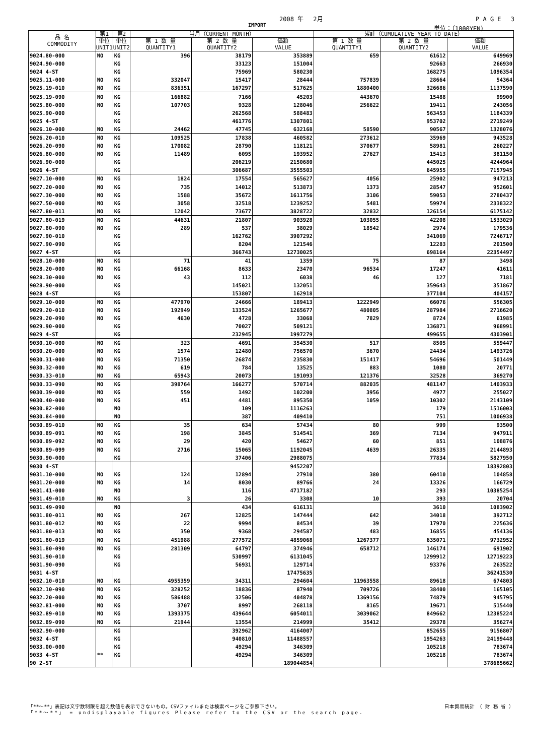2008 年　 2月 P A G E　 3
IMPORT 単位：（1000YEN）
| 品 名 COMMODITY | 第1 | 第2 | 当月（CURRENT MONTH） | | | 累計（CUMULATIVE YEAR TO DATE） | | |
| --- | --- | --- | --- | --- | --- | --- | --- | --- |
| | 単位 UNIT1 | 単位 UNIT2 | 第 1 数 量 QUANTITY1 | 第 2 数 量 QUANTITY2 | 価額 VALUE | 第 1 数 量 QUANTITY1 | 第 2 数 量 QUANTITY2 | 価額 VALUE |
| 9024.80-000 | NO | KG | 396 | 38179 | 353889 | 659 | 61612 | 649969 |
| 9024.90-000 | | KG | | 33123 | 151004 | | 92663 | 266930 |
| 9024 4-ST | | KG | | 75969 | 580230 | | 168275 | 1096354 |
| 9025.11-000 | NO | KG | 332047 | 15417 | 28444 | 757839 | 28664 | 54364 |
| 9025.19-010 | NO | KG | 836351 | 167297 | 517625 | 1880400 | 326686 | 1137590 |
| 9025.19-090 | NO | KG | 166882 | 7166 | 45203 | 443670 | 15488 | 99900 |
| 9025.80-000 | NO | KG | 107703 | 9328 | 128046 | 256622 | 19411 | 243056 |
| 9025.90-000 | | KG | | 262568 | 588483 | | 563453 | 1184339 |
| 9025 4-ST | | KG | | 461776 | 1307801 | | 953702 | 2719249 |
| 9026.10-000 | NO | KG | 24462 | 47745 | 632168 | 58590 | 90567 | 1328076 |
| 9026.20-010 | NO | KG | 109525 | 17838 | 460582 | 273612 | 35969 | 943528 |
| 9026.20-090 | NO | KG | 170082 | 28790 | 118121 | 370677 | 58981 | 260227 |
| 9026.80-000 | NO | KG | 11489 | 6095 | 193952 | 27627 | 15413 | 381150 |
| 9026.90-000 | | KG | | 206219 | 2150680 | | 445025 | 4244964 |
| 9026 4-ST | | KG | | 306687 | 3555503 | | 645955 | 7157945 |
| 9027.10-000 | NO | KG | 1824 | 17554 | 565627 | 4056 | 25902 | 947213 |
| 9027.20-000 | NO | KG | 735 | 14012 | 513873 | 1373 | 28547 | 952601 |
| 9027.30-000 | NO | KG | 1588 | 35672 | 1611756 | 3106 | 59053 | 2780437 |
| 9027.50-000 | NO | KG | 3058 | 32518 | 1239252 | 5481 | 59974 | 2338322 |
| 9027.80-011 | NO | KG | 12042 | 73677 | 3828722 | 32832 | 126154 | 6175142 |
| 9027.80-019 | NO | KG | 44631 | 21807 | 903928 | 103055 | 42208 | 1533029 |
| 9027.80-090 | NO | KG | 289 | 537 | 38029 | 18542 | 2974 | 179536 |
| 9027.90-010 | | KG | | 162762 | 3907292 | | 341069 | 7246717 |
| 9027.90-090 | | KG | | 8204 | 121546 | | 12283 | 201500 |
| 9027 4-ST | | KG | | 366743 | 12730025 | | 698164 | 22354497 |
| 9028.10-000 | NO | KG | 71 | 41 | 1359 | 75 | 87 | 3498 |
| 9028.20-000 | NO | KG | 66168 | 8633 | 23470 | 96534 | 17247 | 41611 |
| 9028.30-000 | NO | KG | 43 | 112 | 6038 | 46 | 127 | 7181 |
| 9028.90-000 | | KG | | 145021 | 132051 | | 359643 | 351867 |
| 9028 4-ST | | KG | | 153807 | 162918 | | 377104 | 404157 |
| 9029.10-000 | NO | KG | 477970 | 24666 | 189413 | 1222949 | 66076 | 556305 |
| 9029.20-010 | NO | KG | 192949 | 133524 | 1265677 | 480805 | 287984 | 2716620 |
| 9029.20-090 | NO | KG | 4630 | 4728 | 33068 | 7829 | 8724 | 61985 |
| 9029.90-000 | | KG | | 70027 | 509121 | | 136871 | 968991 |
| 9029 4-ST | | KG | | 232945 | 1997279 | | 499655 | 4303901 |
| 9030.10-000 | NO | KG | 323 | 4691 | 354530 | 517 | 8505 | 559447 |
| 9030.20-000 | NO | KG | 1574 | 12480 | 756570 | 3670 | 24434 | 1493726 |
| 9030.31-000 | NO | KG | 71350 | 26874 | 235830 | 151417 | 54696 | 501449 |
| 9030.32-000 | NO | KG | 619 | 784 | 13525 | 883 | 1080 | 20771 |
| 9030.33-010 | NO | KG | 65943 | 20073 | 191093 | 121376 | 32528 | 369270 |
| 9030.33-090 | NO | KG | 398764 | 166277 | 570714 | 882035 | 481147 | 1403933 |
| 9030.39-000 | NO | KG | 559 | 1492 | 102200 | 3956 | 4977 | 255027 |
| 9030.40-000 | NO | KG | 451 | 4481 | 895350 | 1059 | 10302 | 2143109 |
| 9030.82-000 | | NO | | 109 | 1116263 | | 179 | 1516003 |
| 9030.84-000 | | NO | | 387 | 409410 | | 751 | 1006938 |
| 9030.89-010 | NO | KG | 35 | 634 | 57434 | 80 | 999 | 93500 |
| 9030.89-091 | NO | KG | 198 | 3845 | 514541 | 369 | 7134 | 947911 |
| 9030.89-092 | NO | KG | 29 | 420 | 54627 | 60 | 851 | 108876 |
| 9030.89-099 | NO | KG | 2716 | 15065 | 1192045 | 4639 | 26335 | 2144893 |
| 9030.90-000 | | KG | | 37406 | 2988075 | | 77834 | 5827950 |
| 9030 4-ST | | | | | 9452207 | | | 18392803 |
| 9031.10-000 | NO | KG | 124 | 12894 | 27910 | 380 | 60410 | 104858 |
| 9031.20-000 | NO | KG | 14 | 8030 | 89766 | 24 | 13326 | 166729 |
| 9031.41-000 | | NO | | 116 | 4717182 | | 293 | 10385254 |
| 9031.49-010 | NO | KG | 3 | 26 | 3308 | 10 | 393 | 20704 |
| 9031.49-090 | | NO | | 434 | 616131 | | 3610 | 1083902 |
| 9031.80-011 | NO | KG | 267 | 12825 | 147444 | 642 | 34018 | 392712 |
| 9031.80-012 | NO | KG | 22 | 9994 | 84534 | 39 | 17970 | 225636 |
| 9031.80-013 | NO | KG | 350 | 9368 | 294587 | 483 | 16855 | 454136 |
| 9031.80-019 | NO | KG | 451988 | 277572 | 4859068 | 1267377 | 635071 | 9732952 |
| 9031.80-090 | NO | KG | 281309 | 64797 | 374946 | 658712 | 146174 | 691902 |
| 9031.90-010 | | KG | | 530997 | 6131045 | | 1299912 | 12719223 |
| 9031.90-090 | | KG | | 56931 | 129714 | | 93376 | 263522 |
| 9031 4-ST | | | | | 17475635 | | | 36241530 |
| 9032.10-010 | NO | KG | 4955359 | 34311 | 294604 | 11963558 | 89618 | 674803 |
| 9032.10-090 | NO | KG | 328252 | 18836 | 87940 | 709726 | 38400 | 165105 |
| 9032.20-000 | NO | KG | 586488 | 32506 | 404878 | 1369156 | 74879 | 945795 |
| 9032.81-000 | NO | KG | 3707 | 8997 | 268118 | 8165 | 19671 | 515440 |
| 9032.89-010 | NO | KG | 1393375 | 439644 | 6054011 | 3039062 | 849662 | 12385224 |
| 9032.89-090 | NO | KG | 21944 | 13554 | 214999 | 35412 | 29378 | 356274 |
| 9032.90-000 | | KG | | 392962 | 4164007 | | 852655 | 9156807 |
| 9032 4-ST | | KG | | 940810 | 11488557 | | 1954263 | 24199448 |
| 9033.00-000 | | KG | | 49294 | 346309 | | 105218 | 783674 |
| 9033 4-ST | ** | KG | | 49294 | 346309 | | 105218 | 783674 |
| 90 2-ST | | | | | 189044854 | | | 378685662 |
「**～**」表記は文字数制限を超え数値を表示できないもの。CSVファイルまたは検索ページをご参照下さい。 日本貿易統計　（ 財 務 省 ）
「**～**」 = undisplayable figures Please refer to the CSV or the search page.